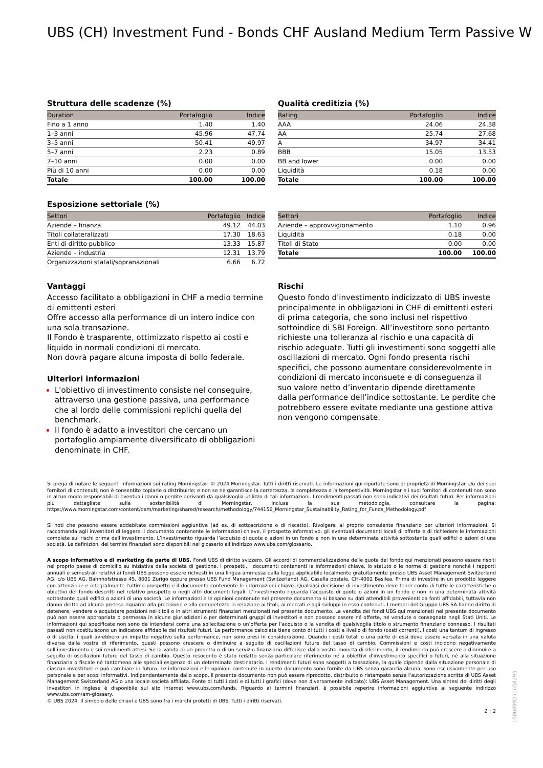UBS (CH) Investment Fund - Bonds CHF Ausland Medium Term Passive W
Struttura delle scadenze (%)
| Duration | Portafoglio | Indice |
| --- | --- | --- |
| Fino a 1 anno | 1.40 | 1.40 |
| 1–3 anni | 45.96 | 47.74 |
| 3–5 anni | 50.41 | 49.97 |
| 5–7 anni | 2.23 | 0.89 |
| 7–10 anni | 0.00 | 0.00 |
| Più di 10 anni | 0.00 | 0.00 |
| Totale | 100.00 | 100.00 |
Qualità creditizia (%)
| Rating | Portafoglio | Indice |
| --- | --- | --- |
| AAA | 24.06 | 24.38 |
| AA | 25.74 | 27.68 |
| A | 34.97 | 34.41 |
| BBB | 15.05 | 13.53 |
| BB and lower | 0.00 | 0.00 |
| Liquidità | 0.18 | 0.00 |
| Totale | 100.00 | 100.00 |
Esposizione settoriale (%)
| Settori | Portafoglio | Indice |
| --- | --- | --- |
| Aziende – finanza | 49.12 | 44.03 |
| Titoli collateralizzati | 17.30 | 18.63 |
| Enti di diritto pubblico | 13.33 | 15.87 |
| Aziende – industria | 12.31 | 13.79 |
| Organizzazioni statali/sopranazionali | 6.66 | 6.72 |
| Settori | Portafoglio | Indice |
| --- | --- | --- |
| Aziende – approvvigionamento | 1.10 | 0.96 |
| Liquidità | 0.18 | 0.00 |
| Titoli di Stato | 0.00 | 0.00 |
| Totale | 100.00 | 100.00 |
Vantaggi
Accesso facilitato a obbligazioni in CHF a medio termine di emittenti esteri
Offre accesso alla performance di un intero indice con una sola transazione.
Il Fondo è trasparente, ottimizzato rispetto ai costi e liquido in normali condizioni di mercato.
Non dovrà pagare alcuna imposta di bollo federale.
Ulteriori informazioni
L'obiettivo di investimento consiste nel conseguire, attraverso una gestione passiva, una performance che al lordo delle commissioni replichi quella del benchmark.
Il fondo è adatto a investitori che cercano un portafoglio ampiamente diversificato di obbligazioni denominate in CHF.
Rischi
Questo fondo d'investimento indicizzato di UBS investe principalmente in obbligazioni in CHF di emittenti esteri di prima categoria, che sono inclusi nel rispettivo sottoindice di SBI Foreign. All’investitore sono pertanto richieste una tolleranza al rischio e una capacità di rischio adeguate. Tutti gli investimenti sono soggetti alle oscillazioni di mercato. Ogni fondo presenta rischi specifici, che possono aumentare considerevolmente in condizioni di mercato inconsuete e di conseguenza il suo valore netto d’inventario dipende direttamente dalla performance dell’indice sottostante. Le perdite che potrebbero essere evitate mediante una gestione attiva non vengono compensate.
Si prega di notare le seguenti informazioni sui rating Morningstar: © 2024 Morningstar. Tutti i diritti riservati. Le informazioni qui riportate sono di proprietà di Morningstar e/o dei suoi fornitori di contenuti; non è consentito copiarle o distribuirle; e non se ne garantisce la correttezza, la completezza o la tempestività. Morningstar e i suoi fornitori di contenuti non sono in alcun modo responsabili di eventuali danni o perdite derivanti da qualsivoglia utilizzo di tali informazioni. I rendimenti passati non sono indicativi dei risultati futuri. Per informazioni più dettagliate sulla sostenibilità di Morningstar, inclusa la sua metodologia, consultare la pagina: https://www.morningstar.com/content/dam/marketing/shared/research/methodology/744156_Morningstar_Sustainability_Rating_for_Funds_Methodology.pdf
Si noti che possono essere addebitate commissioni aggiuntive (ad es. di sottoscrizione o di riscatto). Rivolgersi al proprio consulente finanziario per ulteriori informazioni. Si raccomanda agli investitori di leggere il documento contenente le informazioni chiave, il prospetto informativo, gli eventuali documenti locali di offerta e di richiedere le informazioni complete sui rischi prima dell’investimento. L’investimento riguarda l’acquisto di quote o azioni in un fondo e non in una determinata attività sottostante quali edifici o azioni di una società. Le definizioni dei termini finanziari sono disponibili nel glossario all’indirizzo www.ubs.com/glossario.
A scopo informativo e di marketing da parte di UBS. Fondi UBS di diritto svizzero. Gli accordi di commercializzazione delle quote del fondo qui menzionati possono essere risolti nel proprio paese di domicilio su iniziativa della società di gestione. I prospetti, i documenti contenenti le informazioni chiave, lo statuto o le norme di gestione nonché i rapporti annuali e semestrali relativi ai fondi UBS possono essere richiesti in una lingua ammessa dalla legge applicabile localmente gratuitamente presso UBS Asset Management Switzerland AG, c/o UBS AG, Bahnhofstrasse 45, 8001 Zurigo oppure presso UBS Fund Management (Switzerland) AG, Casella postale, CH-4002 Basilea. Prima di investire in un prodotto leggere con attenzione e integralmente l’ultimo prospetto e il documento contenente le informazioni chiave. Qualsiasi decisione di investimento deve tener conto di tutte le caratteristiche o obiettivi del fondo descritti nel relativo prospetto o negli altri documenti legali. L’investimento riguarda l’acquisto di quote o azioni in un fondo e non in una determinata attività sottostante quali edifici o azioni di una società. Le informazioni e le opinioni contenute nel presente documento si basano su dati attendibili provenienti da fonti affidabili, tuttavia non danno diritto ad alcuna pretesa riguardo alla precisione e alla completezza in relazione ai titoli, ai mercati e agli sviluppi in esso contenuti. I membri del Gruppo UBS SA hanno diritto di detenere, vendere o acquistare posizioni nei titoli o in altri strumenti finanziari menzionati nel presente documento. La vendita dei fondi UBS qui menzionati nel presente documento può non essere appropriata o permessa in alcune giurisdizioni o per determinati gruppi di investitori e non possono essere né offerte, né vendute o consegnate negli Stati Uniti. Le informazioni qui specificate non sono da intendersi come una sollecitazione o un’offerta per l’acquisto o la vendita di qualsivoglia titolo o strumento finanziario connesso. I risultati passati non costituiscono un indicatore affidabile dei risultati futuri. La performance calcolata tiene conto di tutti i costi a livello di fondo (costi correnti). I costi una tantum di ingresso o di uscita, i quali avrebbero un impatto negativo sulla performance, non sono presi in considerazione. Quando i costi totali o una parte di essi deve essere versata in una valuta diversa dalla vostra di riferimento, questi possono crescere o diminuire a seguito di oscillazioni future del tasso di cambio. Commissioni e costi incidono negativamente sull’investimento e sui rendimenti attesi. Se la valuta di un prodotto o di un servizio finanziario differisce dalla vostra moneta di riferimento, il rendimento può crescere o diminuire a seguito di oscillazioni future del tasso di cambio. Questo resoconto è stato redatto senza particolare riferimento né a obiettivi d’investimento specifici o futuri, né alla situazione finanziaria o fiscale né tantomeno alle speciali esigenze di un determinato destinatario. I rendimenti futuri sono soggetti a tassazione, la quale dipende dalla situazione personale di ciascun investitore e può cambiare in futuro. Le informazioni e le opinioni contenute in questo documento sono fornite da UBS senza garanzia alcuna, sono esclusivamente per uso personale e per scopi informativi. Indipendentemente dallo scopo, il presente documento non può essere riprodotto, distribuito o ristampato senza l’autorizzazione scritta di UBS Asset Management Switzerland AG o una locale società affiliata. Fonte di tutti i dati e di tutti i grafici (dove non diversamente indicato): UBS Asset Management. Una sintesi dei diritti degli investitori in inglese è disponibile sul sito internet www.ubs.com/funds. Riguardo ai termini finanziari, è possibile reperire informazioni aggiuntive al seguente indirizzo www.ubs.com/am-glossary.
© UBS 2024. Il simbolo delle chiavi e UBS sono fra i marchi protetti di UBS. Tutti i diritti riservati.
2 ¦ 2
1000099251658295